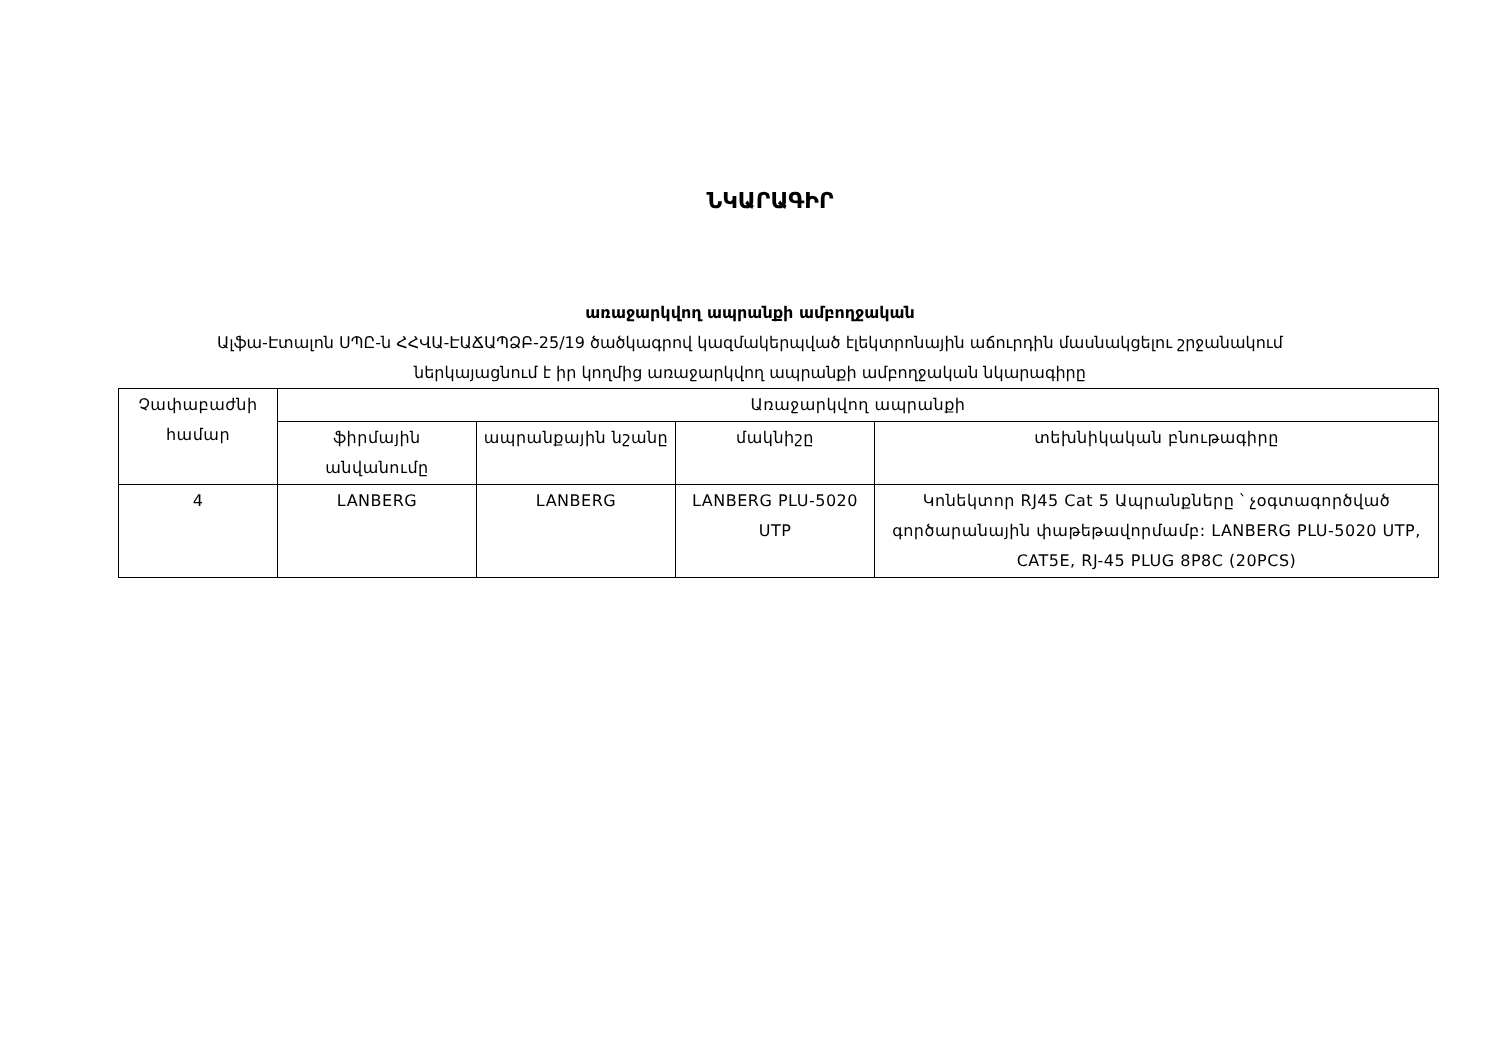ՆԿԱՐԱԳԻՐ
առաջարկվող ապրանքի ամբողջական
Ալֆա-Էտալոն ՍՊԸ-ն ՀՀՎԱ-ԷԱՃԱՊՁԲ-25/19 ծածկագրով կազմակերպված էլեկտրոնային աճուրդին մասնակցելու շրջանակում
ներկայացնում է իր կողմից առաջարկվող ապրանքի ամբողջական նկարագիրը
| Չափաբաժնի համար | Առաջարկվող ապրանքի | | | |
| | ֆիրմային անվանումը | ապրանքային նշանը | մակնիշը | տեխնիկական բնութագիրը |
| 4 | LANBERG | LANBERG | LANBERG PLU-5020 UTP | Կոնեկտոր RJ45 Cat 5 Ապրանքները ՝ չօգտագործված գործարանային փաթեթավորմամբ: LANBERG PLU-5020 UTP, CAT5E, RJ-45 PLUG 8P8C (20PCS) |